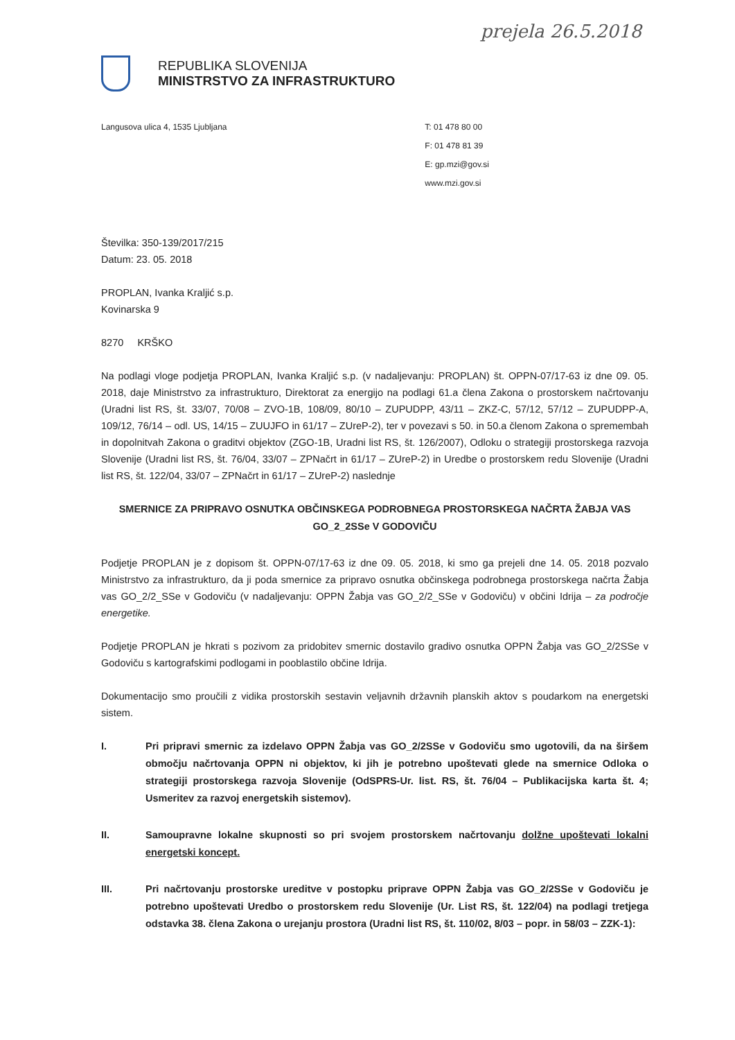prejela 26.5.2018
REPUBLIKA SLOVENIJA
MINISTRSTVO ZA INFRASTRUKTURO
Langusova ulica 4, 1535 Ljubljana
T: 01 478 80 00
F: 01 478 81 39
E: gp.mzi@gov.si
www.mzi.gov.si
Številka: 350-139/2017/215
Datum: 23. 05. 2018
PROPLAN, Ivanka Kraljić s.p.
Kovinarska 9
8270 KRŠKO
Na podlagi vloge podjetja PROPLAN, Ivanka Kraljić s.p. (v nadaljevanju: PROPLAN) št. OPPN-07/17-63 iz dne 09. 05. 2018, daje Ministrstvo za infrastrukturo, Direktorat za energijo na podlagi 61.a člena Zakona o prostorskem načrtovanju (Uradni list RS, št. 33/07, 70/08 – ZVO-1B, 108/09, 80/10 – ZUPUDPP, 43/11 – ZKZ-C, 57/12, 57/12 – ZUPUDPP-A, 109/12, 76/14 – odl. US, 14/15 – ZUUJFO in 61/17 – ZUreP-2), ter v povezavi s 50. in 50.a členom Zakona o spremembah in dopolnitvah Zakona o graditvi objektov (ZGO-1B, Uradni list RS, št. 126/2007), Odloku o strategiji prostorskega razvoja Slovenije (Uradni list RS, št. 76/04, 33/07 – ZPNačrt in 61/17 – ZUreP-2) in Uredbe o prostorskem redu Slovenije (Uradni list RS, št. 122/04, 33/07 – ZPNačrt in 61/17 – ZUreP-2) naslednje
SMERNICE ZA PRIPRAVO OSNUTKA OBČINSKEGA PODROBNEGA PROSTORSKEGA NAČRTA ŽABJA VAS
GO_2_2SSe V GODOVIČU
Podjetje PROPLAN je z dopisom št. OPPN-07/17-63 iz dne 09. 05. 2018, ki smo ga prejeli dne 14. 05. 2018 pozvalo Ministrstvo za infrastrukturo, da ji poda smernice za pripravo osnutka občinskega podrobnega prostorskega načrta Žabja vas GO_2/2_SSe v Godoviču (v nadaljevanju: OPPN Žabja vas GO_2/2_SSe v Godoviču) v občini Idrija – za področje energetike.
Podjetje PROPLAN je hkrati s pozivom za pridobitev smernic dostavilo gradivo osnutka OPPN Žabja vas GO_2/2SSe v Godoviču s kartografskimi podlogami in pooblastilo občine Idrija.
Dokumentacijo smo proučili z vidika prostorskih sestavin veljavnih državnih planskih aktov s poudarkom na energetski sistem.
I. Pri pripravi smernic za izdelavo OPPN Žabja vas GO_2/2SSe v Godoviču smo ugotovili, da na širšem območju načrtovanja OPPN ni objektov, ki jih je potrebno upoštevati glede na smernice Odloka o strategiji prostorskega razvoja Slovenije (OdSPRS-Ur. list. RS, št. 76/04 – Publikacijska karta št. 4; Usmeritev za razvoj energetskih sistemov).
II. Samoupravne lokalne skupnosti so pri svojem prostorskem načrtovanju dolžne upoštevati lokalni energetski koncept.
III. Pri načrtovanju prostorske ureditve v postopku priprave OPPN Žabja vas GO_2/2SSe v Godoviču je potrebno upoštevati Uredbo o prostorskem redu Slovenije (Ur. List RS, št. 122/04) na podlagi tretjega odstavka 38. člena Zakona o urejanju prostora (Uradni list RS, št. 110/02, 8/03 – popr. in 58/03 – ZZK-1):